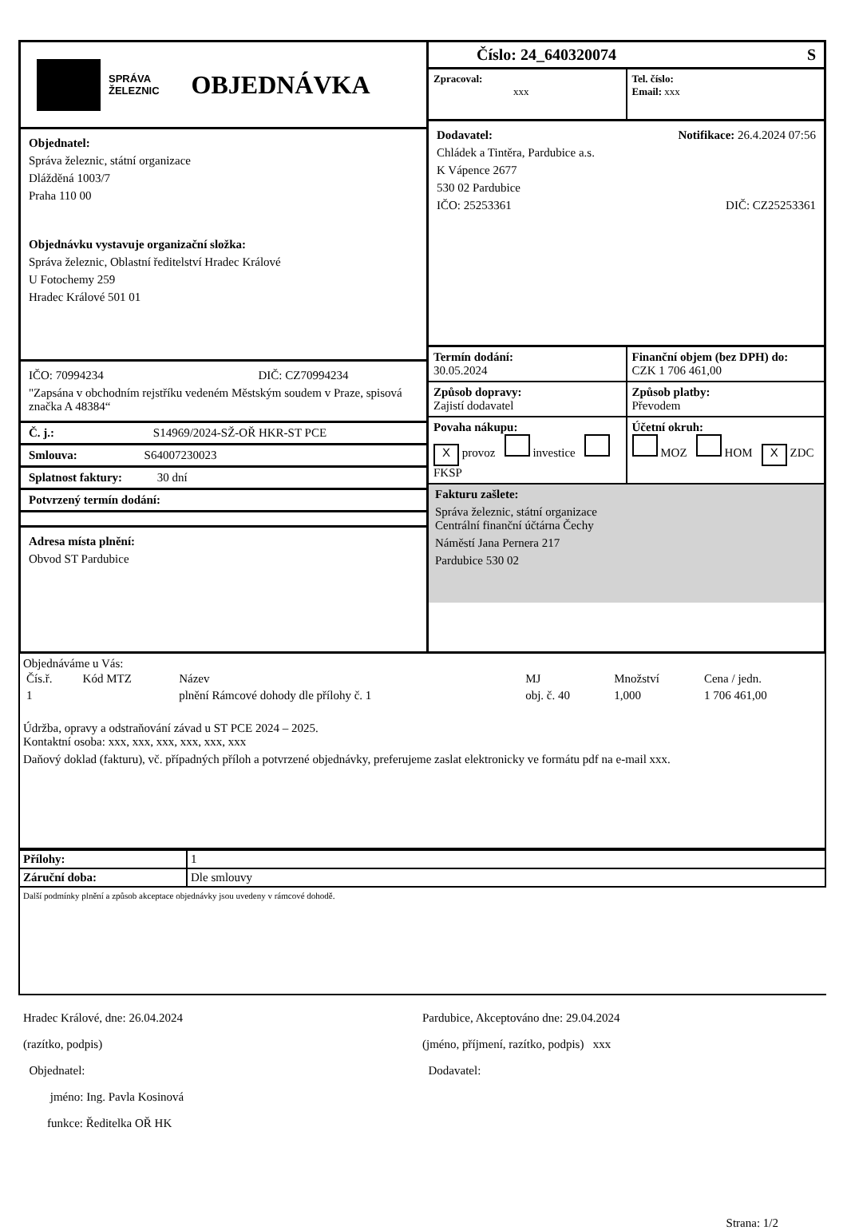SPRÁVA
ŽELEZNIC
OBJEDNÁVKA
Objednatel:
Správa železnic, státní organizace
Dlážděná 1003/7
Praha 110 00
Objednávku vystavuje organizační složka:
Správa železnic, Oblastní ředitelství Hradec Králové
U Fotochemy 259
Hradec Králové 501 01
IČO: 70994234 DIČ: CZ70994234
"Zapsána v obchodním rejstříku vedeném Městským soudem v Praze, spisová značka A 48384“
Č. j.: S14969/2024-SŽ-OŘ HKR-ST PCE
Smlouva: S64007230023
Splatnost faktury: 30 dní
Potvrzený termín dodání:
Adresa místa plnění:
Obvod ST Pardubice
Číslo: 24_640320074 S
Zpracoval:
xxx
Tel. číslo:
Email: xxx
Dodavatel: Notifikace: 26.4.2024 07:56
Chládek a Tintěra, Pardubice a.s.
K Vápence 2677
530 02 Pardubice
IČO: 25253361 DIČ: CZ25253361
Termín dodání:
30.05.2024
Finanční objem (bez DPH) do:
CZK 1 706 461,00
Způsob dopravy:
Zajistí dodavatel
Způsob platby:
Převodem
Povaha nákupu:
X provoz investice FKSP
Účetní okruh:
MOZ HOM X ZDC
Fakturu zašlete:
Správa železnic, státní organizace
Centrální finanční účtárna Čechy
Náměstí Jana Pernera 217
Pardubice 530 02
Objednáváme u Vás:
| Čís.ř. | Kód MTZ | Název | MJ | Množství | Cena / jedn. |
| --- | --- | --- | --- | --- | --- |
| 1 | | plnění Rámcové dohody dle přílohy č. 1 | obj. č. 40 | 1,000 | 1 706 461,00 |
Údržba, opravy a odstraňování závad u ST PCE 2024 – 2025.
Kontaktní osoba: xxx, xxx, xxx, xxx, xxx, xxx
Daňový doklad (fakturu), vč. případných příloh a potvrzené objednávky, preferujeme zaslat elektronicky ve formátu pdf na e-mail xxx.
| Přílohy: | 1 |
| Záruční doba: | Dle smlouvy |
Další podmínky plnění a způsob akceptace objednávky jsou uvedeny v rámcové dohodě.
Hradec Králové, dne: 26.04.2024
(razítko, podpis)
Objednatel:
jméno: Ing. Pavla Kosinová
funkce: Ředitelka OŘ HK
Pardubice, Akceptováno dne: 29.04.2024
(jméno, příjmení, razítko, podpis) xxx
Dodavatel:
Strana: 1/2